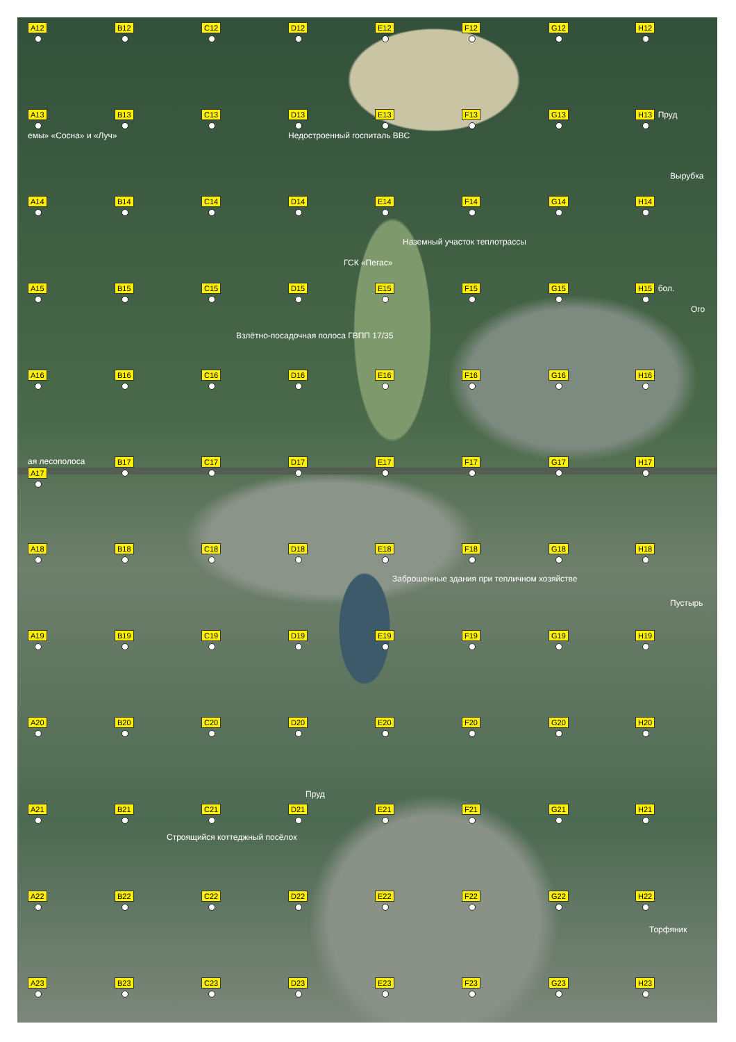A12
B12
C12
D12
E12
F12
G12
H12
A13
емы» «Сосна» и «Луч»
B13
C13
D13
Недостроенный госпиталь ВВС
E13
F13
G13
H13 Пруд
Вырубка
A14
B14
C14
D14
ГСК «Пегас»
E14
Наземный участок теплотрассы
F14
G14
H14
A15
B15
C15
Взлётно-посадочная полоса ГВПП 17/35
D15
E15
F15
G15
H15 бол.
Ого
A16
B16
C16
D16
E16
F16
G16
H16
ая лесополоса
A17
B17
C17
D17
E17
F17
G17
H17
A18
B18
C18
D18
E18
Заброшенные здания при тепличном хозяйстве
F18
G18
H18
Пустырь
A19
B19
C19
D19
E19
F19
G19
H19
A20
B20
C20
D20
Пруд
E20
F20
G20
H20
A21
B21
C21
Строящийся коттеджный посёлок
D21
E21
F21
G21
H21
A22
B22
C22
D22
E22
F22
G22
H22
Торфяник
A23
B23
C23
D23
E23
F23
G23
H23